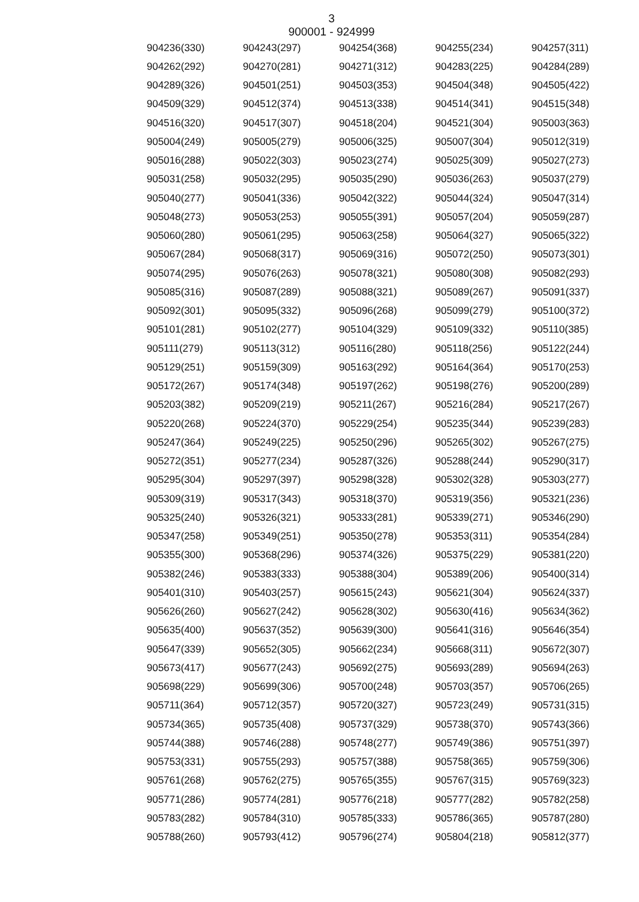3
900001 - 924999
| 904236(330) | 904243(297) | 904254(368) | 904255(234) | 904257(311) |
| 904262(292) | 904270(281) | 904271(312) | 904283(225) | 904284(289) |
| 904289(326) | 904501(251) | 904503(353) | 904504(348) | 904505(422) |
| 904509(329) | 904512(374) | 904513(338) | 904514(341) | 904515(348) |
| 904516(320) | 904517(307) | 904518(204) | 904521(304) | 905003(363) |
| 905004(249) | 905005(279) | 905006(325) | 905007(304) | 905012(319) |
| 905016(288) | 905022(303) | 905023(274) | 905025(309) | 905027(273) |
| 905031(258) | 905032(295) | 905035(290) | 905036(263) | 905037(279) |
| 905040(277) | 905041(336) | 905042(322) | 905044(324) | 905047(314) |
| 905048(273) | 905053(253) | 905055(391) | 905057(204) | 905059(287) |
| 905060(280) | 905061(295) | 905063(258) | 905064(327) | 905065(322) |
| 905067(284) | 905068(317) | 905069(316) | 905072(250) | 905073(301) |
| 905074(295) | 905076(263) | 905078(321) | 905080(308) | 905082(293) |
| 905085(316) | 905087(289) | 905088(321) | 905089(267) | 905091(337) |
| 905092(301) | 905095(332) | 905096(268) | 905099(279) | 905100(372) |
| 905101(281) | 905102(277) | 905104(329) | 905109(332) | 905110(385) |
| 905111(279) | 905113(312) | 905116(280) | 905118(256) | 905122(244) |
| 905129(251) | 905159(309) | 905163(292) | 905164(364) | 905170(253) |
| 905172(267) | 905174(348) | 905197(262) | 905198(276) | 905200(289) |
| 905203(382) | 905209(219) | 905211(267) | 905216(284) | 905217(267) |
| 905220(268) | 905224(370) | 905229(254) | 905235(344) | 905239(283) |
| 905247(364) | 905249(225) | 905250(296) | 905265(302) | 905267(275) |
| 905272(351) | 905277(234) | 905287(326) | 905288(244) | 905290(317) |
| 905295(304) | 905297(397) | 905298(328) | 905302(328) | 905303(277) |
| 905309(319) | 905317(343) | 905318(370) | 905319(356) | 905321(236) |
| 905325(240) | 905326(321) | 905333(281) | 905339(271) | 905346(290) |
| 905347(258) | 905349(251) | 905350(278) | 905353(311) | 905354(284) |
| 905355(300) | 905368(296) | 905374(326) | 905375(229) | 905381(220) |
| 905382(246) | 905383(333) | 905388(304) | 905389(206) | 905400(314) |
| 905401(310) | 905403(257) | 905615(243) | 905621(304) | 905624(337) |
| 905626(260) | 905627(242) | 905628(302) | 905630(416) | 905634(362) |
| 905635(400) | 905637(352) | 905639(300) | 905641(316) | 905646(354) |
| 905647(339) | 905652(305) | 905662(234) | 905668(311) | 905672(307) |
| 905673(417) | 905677(243) | 905692(275) | 905693(289) | 905694(263) |
| 905698(229) | 905699(306) | 905700(248) | 905703(357) | 905706(265) |
| 905711(364) | 905712(357) | 905720(327) | 905723(249) | 905731(315) |
| 905734(365) | 905735(408) | 905737(329) | 905738(370) | 905743(366) |
| 905744(388) | 905746(288) | 905748(277) | 905749(386) | 905751(397) |
| 905753(331) | 905755(293) | 905757(388) | 905758(365) | 905759(306) |
| 905761(268) | 905762(275) | 905765(355) | 905767(315) | 905769(323) |
| 905771(286) | 905774(281) | 905776(218) | 905777(282) | 905782(258) |
| 905783(282) | 905784(310) | 905785(333) | 905786(365) | 905787(280) |
| 905788(260) | 905793(412) | 905796(274) | 905804(218) | 905812(377) |